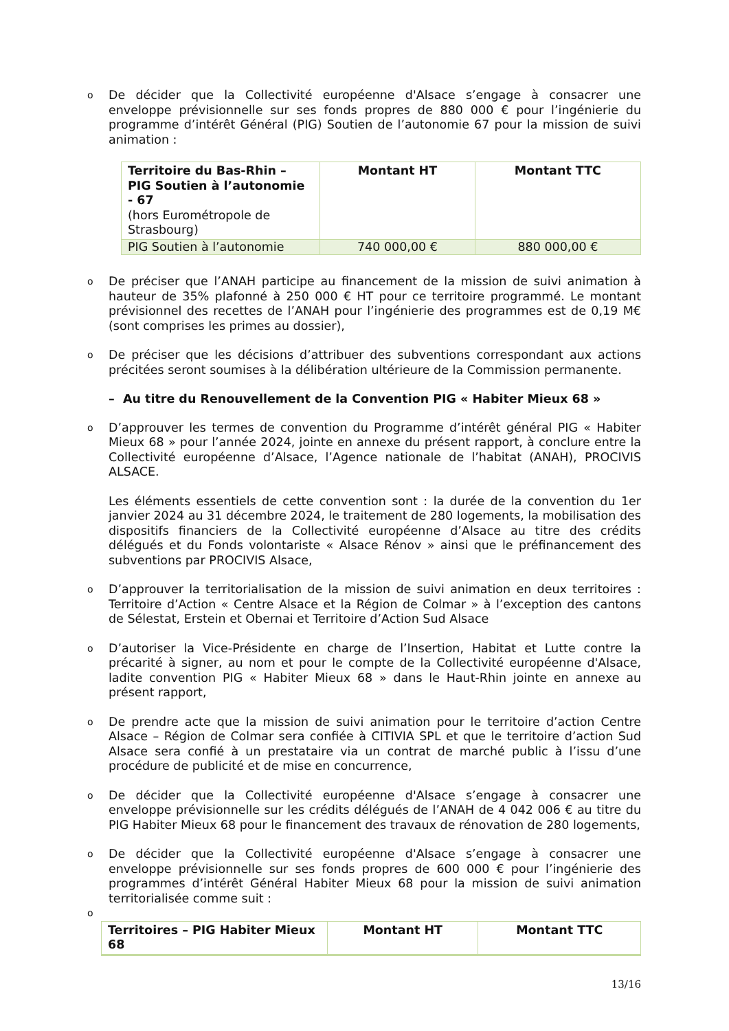o
De décider que la Collectivité européenne d'Alsace s’engage à consacrer une enveloppe prévisionnelle sur ses fonds propres de 880 000 € pour l’ingénierie du programme d’intérêt Général (PIG) Soutien de l’autonomie 67 pour la mission de suivi animation :
| Territoire du Bas-Rhin – PIG Soutien à l’autonomie - 67 (hors Eurométropole de Strasbourg) | Montant HT | Montant TTC |
| --- | --- | --- |
| PIG Soutien à l’autonomie | 740 000,00 € | 880 000,00 € |
o
De préciser que l’ANAH participe au financement de la mission de suivi animation à hauteur de 35% plafonné à 250 000 € HT pour ce territoire programmé. Le montant prévisionnel des recettes de l’ANAH pour l’ingénierie des programmes est de 0,19 M€ (sont comprises les primes au dossier),
o
De préciser que les décisions d’attribuer des subventions correspondant aux actions précitées seront soumises à la délibération ultérieure de la Commission permanente.
– Au titre du Renouvellement de la Convention PIG « Habiter Mieux 68 »
o
D’approuver les termes de convention du Programme d’intérêt général PIG « Habiter Mieux 68 » pour l’année 2024, jointe en annexe du présent rapport, à conclure entre la Collectivité européenne d’Alsace, l’Agence nationale de l’habitat (ANAH), PROCIVIS ALSACE.
Les éléments essentiels de cette convention sont : la durée de la convention du 1er janvier 2024 au 31 décembre 2024, le traitement de 280 logements, la mobilisation des dispositifs financiers de la Collectivité européenne d’Alsace au titre des crédits délégués et du Fonds volontariste « Alsace Rénov » ainsi que le préfinancement des subventions par PROCIVIS Alsace,
o
D’approuver la territorialisation de la mission de suivi animation en deux territoires : Territoire d’Action « Centre Alsace et la Région de Colmar » à l’exception des cantons de Sélestat, Erstein et Obernai et Territoire d’Action Sud Alsace
o
D’autoriser la Vice-Présidente en charge de l’Insertion, Habitat et Lutte contre la précarité à signer, au nom et pour le compte de la Collectivité européenne d'Alsace, ladite convention PIG « Habiter Mieux 68 » dans le Haut-Rhin jointe en annexe au présent rapport,
o
De prendre acte que la mission de suivi animation pour le territoire d’action Centre Alsace – Région de Colmar sera confiée à CITIVIA SPL et que le territoire d’action Sud Alsace sera confié à un prestataire via un contrat de marché public à l’issu d’une procédure de publicité et de mise en concurrence,
o
De décider que la Collectivité européenne d'Alsace s’engage à consacrer une enveloppe prévisionnelle sur les crédits délégués de l’ANAH de 4 042 006 € au titre du PIG Habiter Mieux 68 pour le financement des travaux de rénovation de 280 logements,
o
De décider que la Collectivité européenne d'Alsace s’engage à consacrer une enveloppe prévisionnelle sur ses fonds propres de 600 000 € pour l’ingénierie des programmes d’intérêt Général Habiter Mieux 68 pour la mission de suivi animation territorialisée comme suit :
o
| Territoires – PIG Habiter Mieux 68 | Montant HT | Montant TTC |
| --- | --- | --- |
13/16